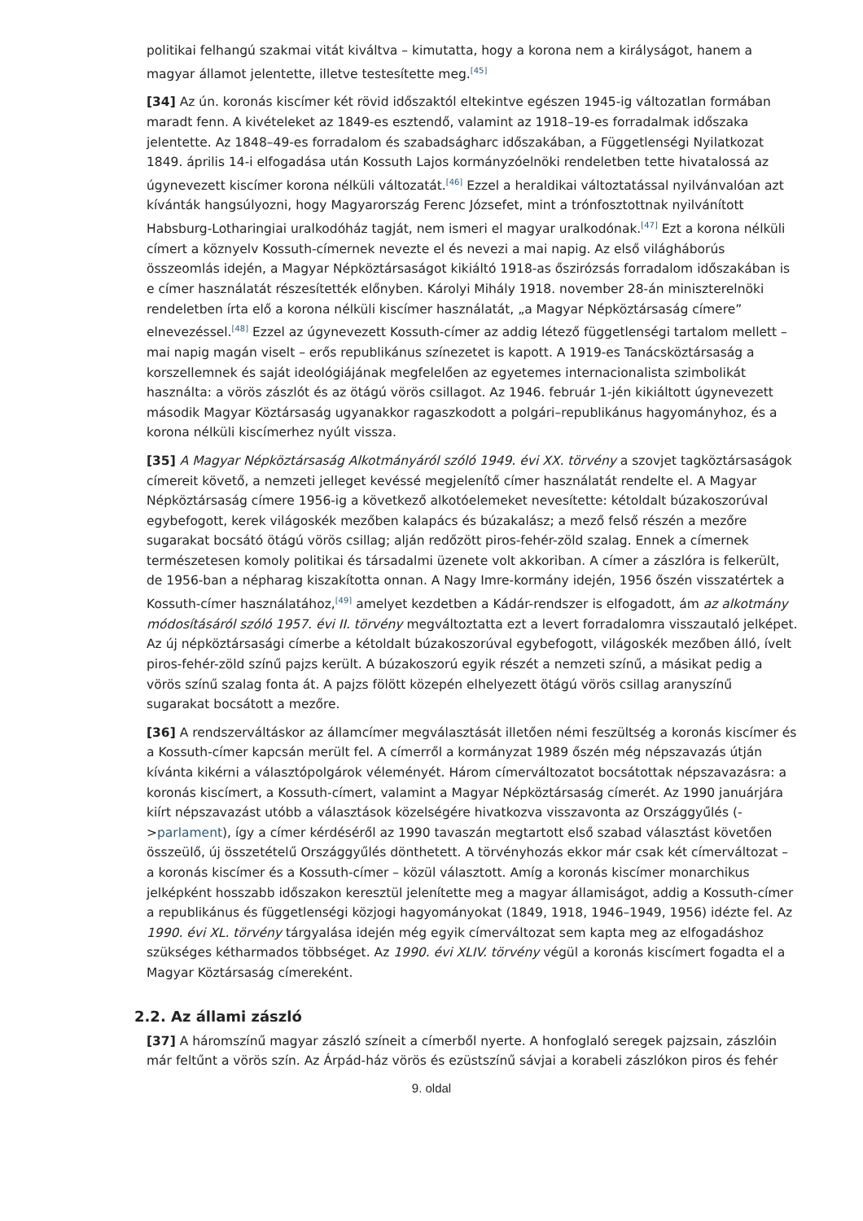politikai felhangú szakmai vitát kiváltva – kimutatta, hogy a korona nem a királyságot, hanem a magyar államot jelentette, illetve testesítette meg.<sup>[45]</sup>
[34] Az ún. koronás kiscímer két rövid időszaktól eltekintve egészen 1945-ig változatlan formában maradt fenn. A kivételeket az 1849-es esztendő, valamint az 1918–19-es forradalmak időszaka jelentette. Az 1848–49-es forradalom és szabadságharc időszakában, a Függetlenségi Nyilatkozat 1849. április 14-i elfogadása után Kossuth Lajos kormányzóelnöki rendeletben tette hivatalossá az úgynevezett kiscímer korona nélküli változatát.<sup>[46]</sup> Ezzel a heraldikai változtatással nyilvánvalóan azt kívánták hangsúlyozni, hogy Magyarország Ferenc Józsefet, mint a trónfosztottnak nyilvánított Habsburg-Lotharingiai uralkodóház tagját, nem ismeri el magyar uralkodónak.<sup>[47]</sup> Ezt a korona nélküli címert a köznyelv Kossuth-címernek nevezte el és nevezi a mai napig. Az első világháborús összeomlás idején, a Magyar Népköztársaságot kikiáltó 1918-as őszirózsás forradalom időszakában is e címer használatát részesítették előnyben. Károlyi Mihály 1918. november 28-án miniszterelnöki rendeletben írta elő a korona nélküli kiscímer használatát, „a Magyar Népköztársaság címere” elnevezéssel.<sup>[48]</sup> Ezzel az úgynevezett Kossuth-címer az addig létező függetlenségi tartalom mellett – mai napig magán viselt – erős republikánus színezetet is kapott. A 1919-es Tanácsköztársaság a korszellemnek és saját ideológiájának megfelelően az egyetemes internacionalista szimbolikát használta: a vörös zászlót és az ötágú vörös csillagot. Az 1946. február 1-jén kikiáltott úgynevezett második Magyar Köztársaság ugyanakkor ragaszkodott a polgári–republikánus hagyományhoz, és a korona nélküli kiscímerhez nyúlt vissza.
[35] A Magyar Népköztársaság Alkotmányáról szóló 1949. évi XX. törvény a szovjet tagköztársaságok címereit követő, a nemzeti jelleget kevéssé megjelenítő címer használatát rendelte el. A Magyar Népköztársaság címere 1956-ig a következő alkotóelemeket nevesítette: kétoldalt búzakoszorúval egybefogott, kerek világoskék mezőben kalapács és búzakalász; a mező felső részén a mezőre sugarakat bocsátó ötágú vörös csillag; alján redőzött piros-fehér-zöld szalag. Ennek a címernek természetesen komoly politikai és társadalmi üzenete volt akkoriban. A címer a zászlóra is felkerült, de 1956-ban a népharag kiszakította onnan. A Nagy Imre-kormány idején, 1956 őszén visszatértek a Kossuth-címer használatához,<sup>[49]</sup> amelyet kezdetben a Kádár-rendszer is elfogadott, ám az alkotmány módosításáról szóló 1957. évi II. törvény megváltoztatta ezt a levert forradalomra visszautaló jelképet. Az új népköztársasági címerbe a kétoldalt búzakoszorúval egybefogott, világoskék mezőben álló, ívelt piros-fehér-zöld színű pajzs került. A búzakoszorú egyik részét a nemzeti színű, a másikat pedig a vörös színű szalag fonta át. A pajzs fölött közepén elhelyezett ötágú vörös csillag aranyszínű sugarakat bocsátott a mezőre.
[36] A rendszerváltáskor az államcímer megválasztását illetően némi feszültség a koronás kiscímer és a Kossuth-címer kapcsán merült fel. A címerről a kormányzat 1989 őszén még népszavazás útján kívánta kikérni a választópolgárok véleményét. Három címerváltozatot bocsátottak népszavazásra: a koronás kiscímert, a Kossuth-címert, valamint a Magyar Népköztársaság címerét. Az 1990 januárjára kiírt népszavazást utóbb a választások közelségére hivatkozva visszavonta az Országgyűlés (->parlament), így a címer kérdéséről az 1990 tavaszán megtartott első szabad választást követően összeülő, új összetételű Országgyűlés dönthetett. A törvényhozás ekkor már csak két címerváltozat – a koronás kiscímer és a Kossuth-címer – közül választott. Amíg a koronás kiscímer monarchikus jelképként hosszabb időszakon keresztül jelenítette meg a magyar államiságot, addig a Kossuth-címer a republikánus és függetlenségi közjogi hagyományokat (1849, 1918, 1946–1949, 1956) idézte fel. Az 1990. évi XL. törvény tárgyalása idején még egyik címerváltozat sem kapta meg az elfogadáshoz szükséges kétharmados többséget. Az 1990. évi XLIV. törvény végül a koronás kiscímert fogadta el a Magyar Köztársaság címereként.
2.2. Az állami zászló
[37] A háromszínű magyar zászló színeit a címerből nyerte. A honfoglaló seregek pajzsain, zászlóin már feltűnt a vörös szín. Az Árpád-ház vörös és ezüstszínű sávjai a korabeli zászlókon piros és fehér
9. oldal